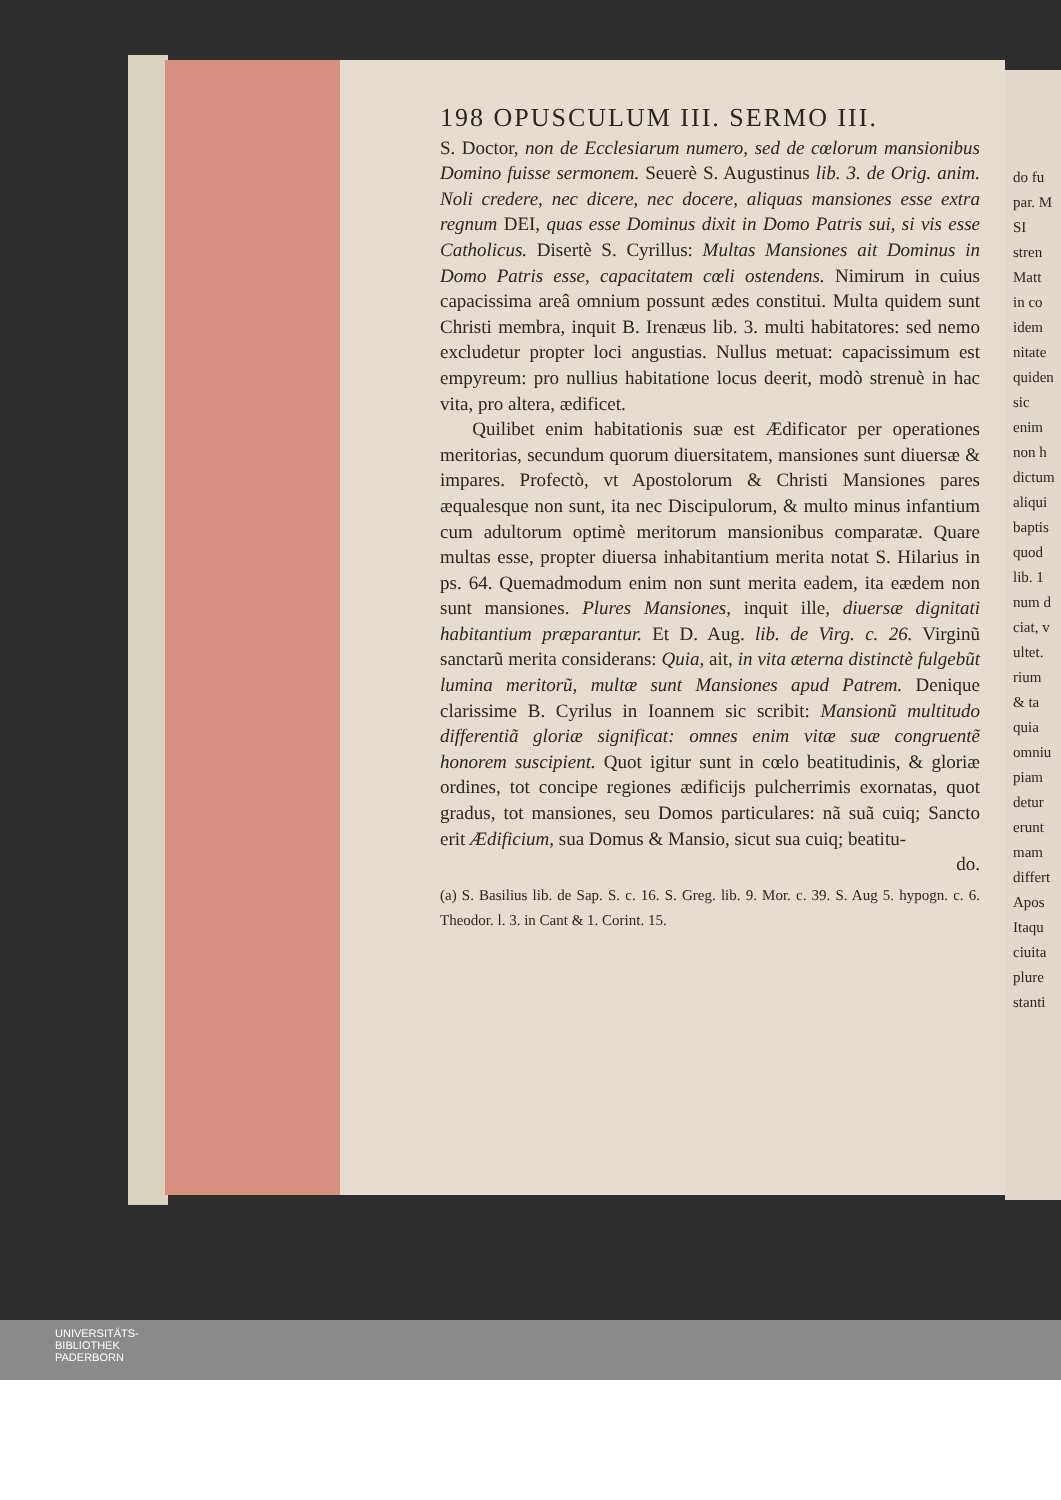198 OPUSCULUM III. SERMO III.
S. Doctor, non de Ecclesiarum numero, sed de cœlorum mansionibus Domino fuisse sermonem. Seuerè S. Augustinus lib. 3. de Orig. anim. Noli credere, nec dicere, nec docere, aliquas mansiones esse extra regnum DEI, quas esse Dominus dixit in Domo Patris sui, si vis esse Catholicus. Disertè S. Cyrillus: Multas Mansiones ait Dominus in Domo Patris esse, capacitatem cœli ostendens. Nimirum in cuius capacissima areâ omnium possunt ædes constitui. Multa quidem sunt Christi membra, inquit B. Irenæus lib. 3. multi habitatores: sed nemo excludetur propter loci angustias. Nullus metuat: capacissimum est empyreum: pro nullius habitatione locus deerit, modò strenuè in hac vita, pro altera, ædificet.
Quilibet enim habitationis suæ est Ædificator per operationes meritorias, secundum quorum diuersitatem, mansiones sunt diuersæ & impares. Profectò, vt Apostolorum & Christi Mansiones pares æqualesque non sunt, ita nec Discipulorum, & multo minus infantium cum adultorum optimè meritorum mansionibus comparatæ. Quare multas esse, propter diuersa inhabitantium merita notat S. Hilarius in ps. 64. Quemadmodum enim non sunt merita eadem, ita eædem non sunt mansiones. Plures Mansiones, inquit ille, diuersæ dignitati habitantium præparantur. Et D. Aug. lib. de Virg. c. 26. Virginũ sanctarũ merita considerans: Quia, ait, in vita æterna distinctè fulgebũt lumina meritorũ, multæ sunt Mansiones apud Patrem. Denique clarissime B. Cyrilus in Ioannem sic scribit: Mansionũ multitudo differentiã gloriæ significat: omnes enim vitæ suæ congruentẽ honorem suscipient. Quot igitur sunt in cœlo beatitudinis, & gloriæ ordines, tot concipe regiones ædificijs pulcherrimis exornatas, quot gradus, tot mansiones, seu Domos particulares: nã suã cuiq; Sancto erit Ædificium, sua Domus & Mansio, sicut sua cuiq; beatitu-
do.
(a) S. Basilius lib. de Sap. S. c. 16. S. Greg. lib. 9. Mor. c. 39. S. Aug 5. hypogn. c. 6. Theodor. l. 3. in Cant & 1. Corint. 15.
do fu
par. M
SI
stren
Matt
in co
idem
nitate
quiden
sic enim
non h
dictum
aliqui
baptis
quod
lib. 1
num d
ciat, v
ultet.
rium
& ta
quia
omniu
piam
detur
erunt
mam
differt
Apos
Itaqu
ciuita
plure
stanti
UNIVERSITÄTS-
BIBLIOTHEK
PADERBORN